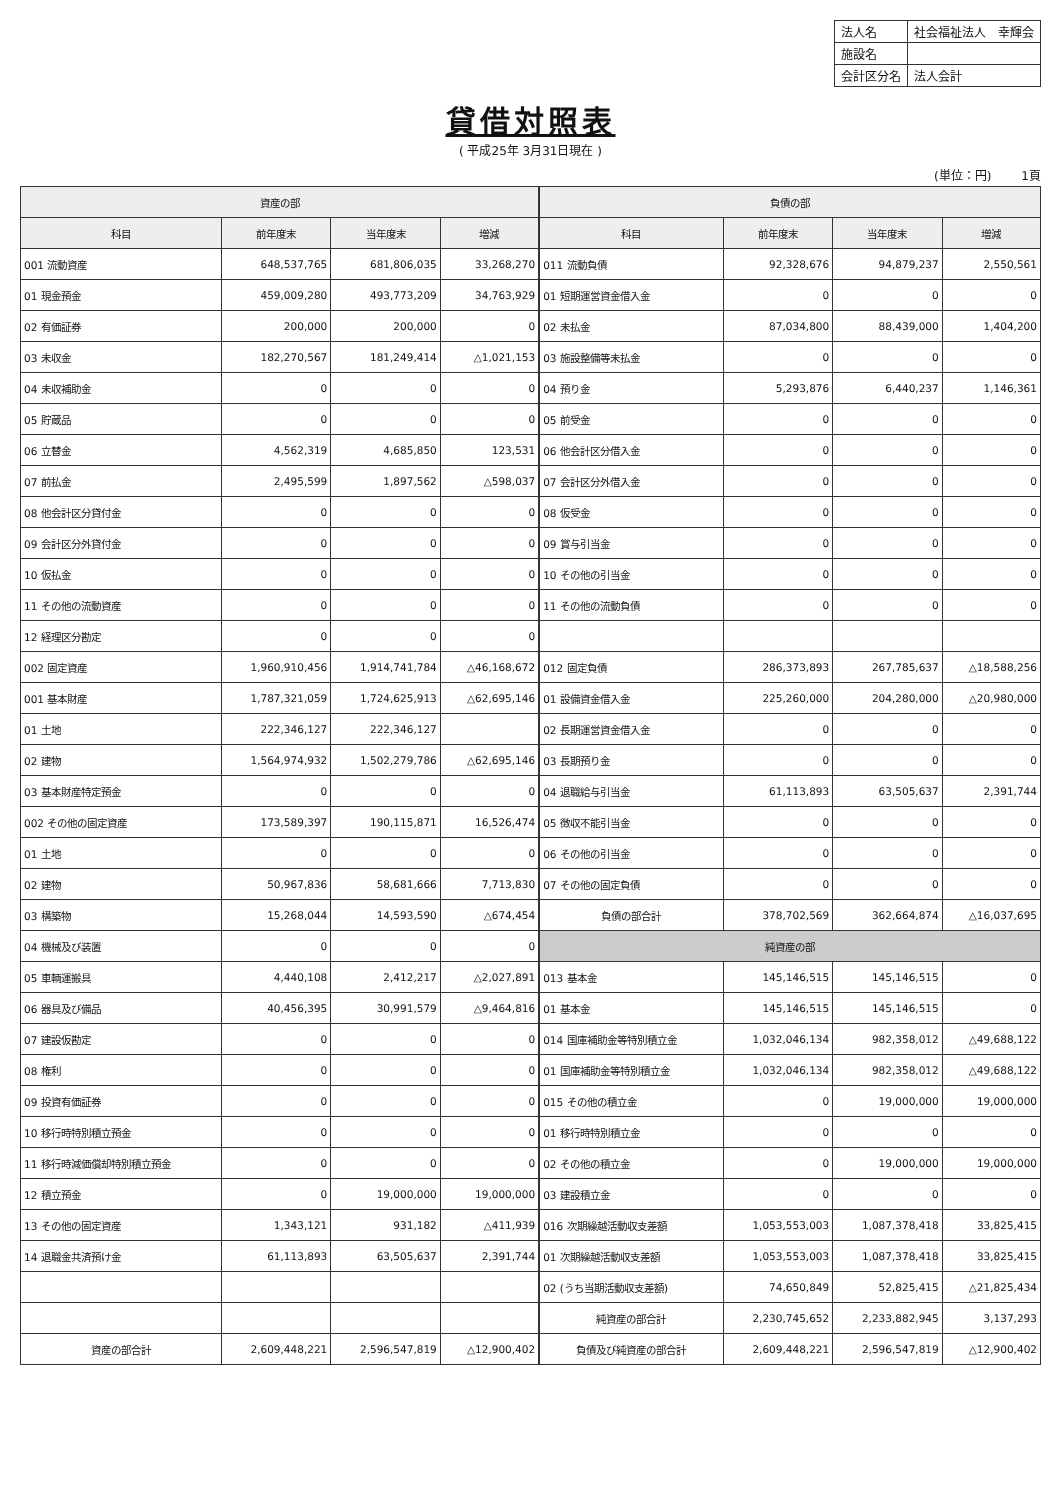| 法人名 | 社会福祉法人 幸輝会 |
| 施設名 | |
| 会計区分名 | 法人会計 |
貸借対照表
( 平成25年 3月31日現在 )
(単位：円) 1頁
| 資産の部 | | | | 負債の部 | | | |
| --- | --- | --- | --- | --- | --- | --- | --- |
| 科目 | 前年度末 | 当年度末 | 増減 | 科目 | 前年度末 | 当年度末 | 増減 |
| 001 流動資産 | 648,537,765 | 681,806,035 | 33,268,270 | 011 流動負債 | 92,328,676 | 94,879,237 | 2,550,561 |
| 01 現金預金 | 459,009,280 | 493,773,209 | 34,763,929 | 01 短期運営資金借入金 | 0 | 0 | 0 |
| 02 有価証券 | 200,000 | 200,000 | 0 | 02 未払金 | 87,034,800 | 88,439,000 | 1,404,200 |
| 03 未収金 | 182,270,567 | 181,249,414 | △1,021,153 | 03 施設整備等未払金 | 0 | 0 | 0 |
| 04 未収補助金 | 0 | 0 | 0 | 04 預り金 | 5,293,876 | 6,440,237 | 1,146,361 |
| 05 貯蔵品 | 0 | 0 | 0 | 05 前受金 | 0 | 0 | 0 |
| 06 立替金 | 4,562,319 | 4,685,850 | 123,531 | 06 他会計区分借入金 | 0 | 0 | 0 |
| 07 前払金 | 2,495,599 | 1,897,562 | △598,037 | 07 会計区分外借入金 | 0 | 0 | 0 |
| 08 他会計区分貸付金 | 0 | 0 | 0 | 08 仮受金 | 0 | 0 | 0 |
| 09 会計区分外貸付金 | 0 | 0 | 0 | 09 賞与引当金 | 0 | 0 | 0 |
| 10 仮払金 | 0 | 0 | 0 | 10 その他の引当金 | 0 | 0 | 0 |
| 11 その他の流動資産 | 0 | 0 | 0 | 11 その他の流動負債 | 0 | 0 | 0 |
| 12 経理区分勘定 | 0 | 0 | 0 | | | | |
| 002 固定資産 | 1,960,910,456 | 1,914,741,784 | △46,168,672 | 012 固定負債 | 286,373,893 | 267,785,637 | △18,588,256 |
| 001 基本財産 | 1,787,321,059 | 1,724,625,913 | △62,695,146 | 01 設備資金借入金 | 225,260,000 | 204,280,000 | △20,980,000 |
| 01 土地 | 222,346,127 | 222,346,127 | | 02 長期運営資金借入金 | 0 | 0 | 0 |
| 02 建物 | 1,564,974,932 | 1,502,279,786 | △62,695,146 | 03 長期預り金 | 0 | 0 | 0 |
| 03 基本財産特定預金 | 0 | 0 | 0 | 04 退職給与引当金 | 61,113,893 | 63,505,637 | 2,391,744 |
| 002 その他の固定資産 | 173,589,397 | 190,115,871 | 16,526,474 | 05 徴収不能引当金 | 0 | 0 | 0 |
| 01 土地 | 0 | 0 | 0 | 06 その他の引当金 | 0 | 0 | 0 |
| 02 建物 | 50,967,836 | 58,681,666 | 7,713,830 | 07 その他の固定負債 | 0 | 0 | 0 |
| 03 構築物 | 15,268,044 | 14,593,590 | △674,454 | 負債の部合計 | 378,702,569 | 362,664,874 | △16,037,695 |
| 04 機械及び装置 | 0 | 0 | 0 | 純資産の部 | | | |
| 05 車輌運搬具 | 4,440,108 | 2,412,217 | △2,027,891 | 013 基本金 | 145,146,515 | 145,146,515 | 0 |
| 06 器具及び備品 | 40,456,395 | 30,991,579 | △9,464,816 | 01 基本金 | 145,146,515 | 145,146,515 | 0 |
| 07 建設仮勘定 | 0 | 0 | 0 | 014 国庫補助金等特別積立金 | 1,032,046,134 | 982,358,012 | △49,688,122 |
| 08 権利 | 0 | 0 | 0 | 01 国庫補助金等特別積立金 | 1,032,046,134 | 982,358,012 | △49,688,122 |
| 09 投資有価証券 | 0 | 0 | 0 | 015 その他の積立金 | 0 | 19,000,000 | 19,000,000 |
| 10 移行時特別積立預金 | 0 | 0 | 0 | 01 移行時特別積立金 | 0 | 0 | 0 |
| 11 移行時減価償却特別積立預金 | 0 | 0 | 0 | 02 その他の積立金 | 0 | 19,000,000 | 19,000,000 |
| 12 積立預金 | 0 | 19,000,000 | 19,000,000 | 03 建設積立金 | 0 | 0 | 0 |
| 13 その他の固定資産 | 1,343,121 | 931,182 | △411,939 | 016 次期繰越活動収支差額 | 1,053,553,003 | 1,087,378,418 | 33,825,415 |
| 14 退職金共済預け金 | 61,113,893 | 63,505,637 | 2,391,744 | 01 次期繰越活動収支差額 | 1,053,553,003 | 1,087,378,418 | 33,825,415 |
| | | | | 02 (うち当期活動収支差額) | 74,650,849 | 52,825,415 | △21,825,434 |
| | | | | 純資産の部合計 | 2,230,745,652 | 2,233,882,945 | 3,137,293 |
| 資産の部合計 | 2,609,448,221 | 2,596,547,819 | △12,900,402 | 負債及び純資産の部合計 | 2,609,448,221 | 2,596,547,819 | △12,900,402 |